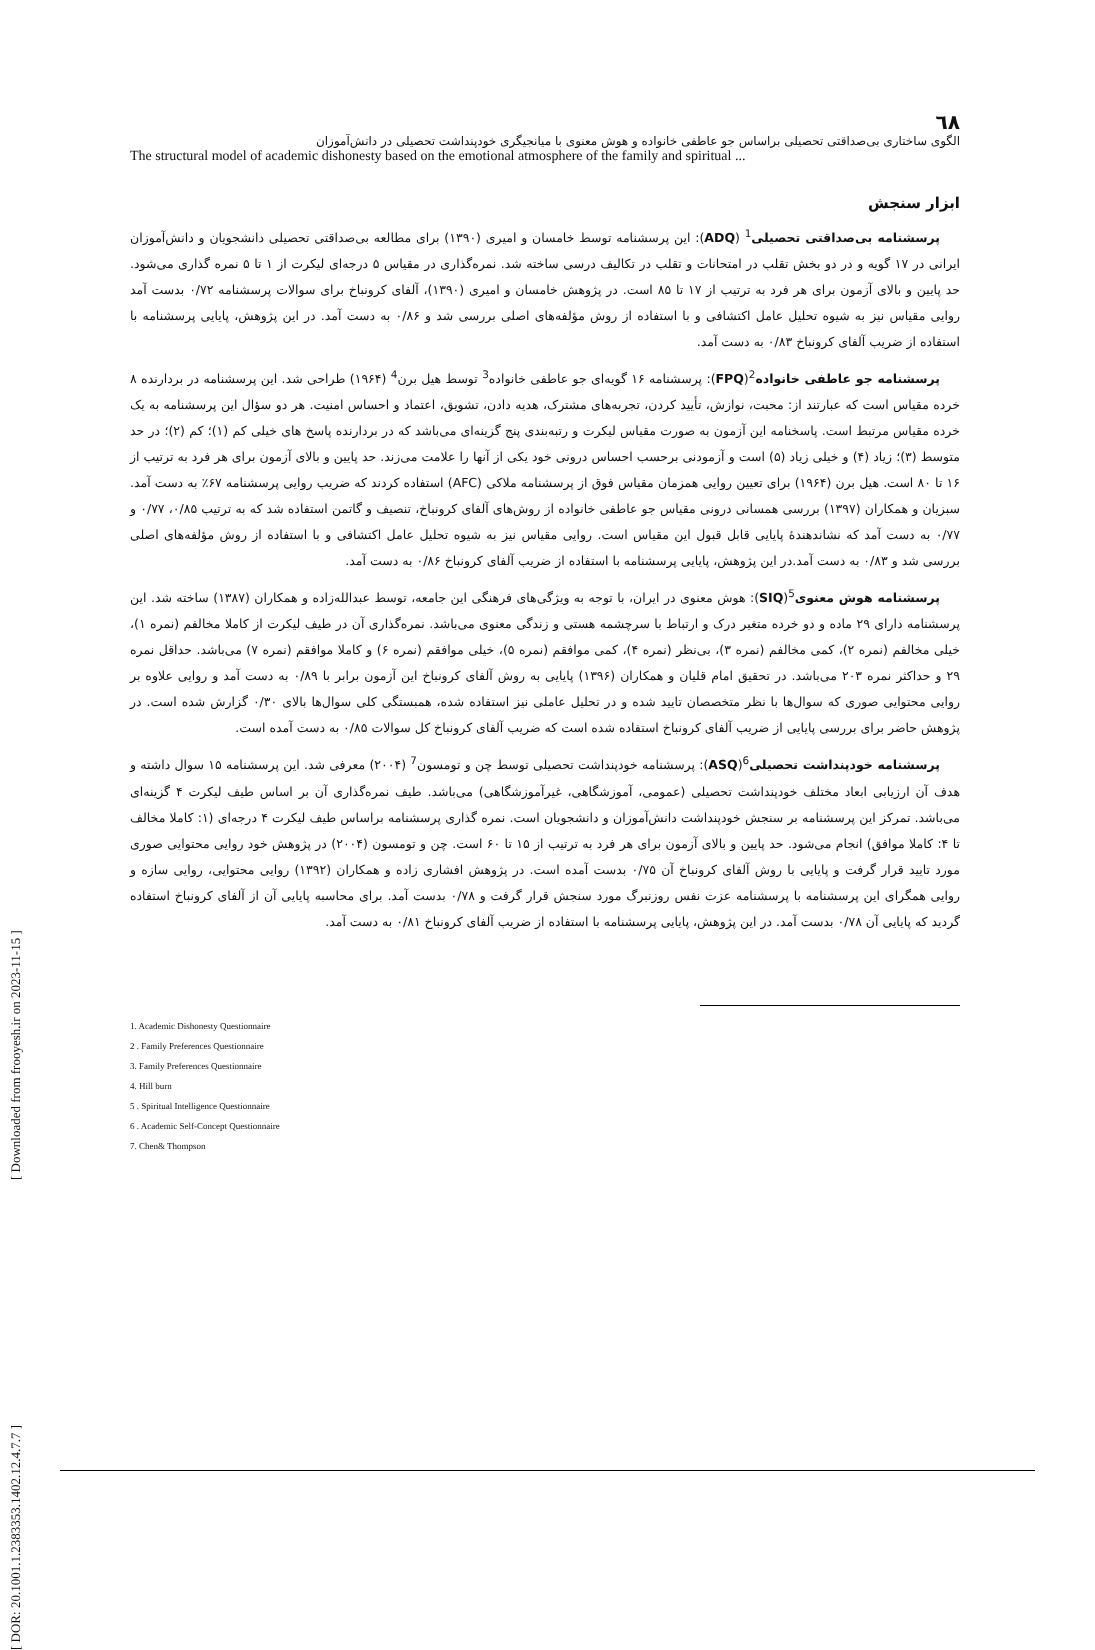[ Downloaded from frooyesh.ir on 2023-11-15 ]
٦٨
الگوی ساختاری بی‌صداقتی تحصیلی براساس جو عاطفی خانواده و هوش معنوی با میانجیگری خودپنداشت تحصیلی در دانش‌آموزان
The structural model of academic dishonesty based on the emotional atmosphere of the family and spiritual ...
ابزار سنجش
پرسشنامه بی‌صداقتی تحصیلی<sup>1</sup> (ADQ): این پرسشنامه توسط خامسان و امیری (۱۳۹۰) برای مطالعه بی‌صداقتی تحصیلی دانشجویان و دانش‌آموزان ایرانی در ۱۷ گویه و در دو بخش تقلب در امتحانات و تقلب در تکالیف درسی ساخته شد. نمره‌گذاری در مقیاس ۵ درجه‌ای لیکرت از ۱ تا ۵ نمره گذاری می‌شود. حد پایین و بالای آزمون برای هر فرد به ترتیب از ۱۷ تا ۸۵ است. در پژوهش خامسان و امیری (۱۳۹۰)، آلفای کرونباخ برای سوالات پرسشنامه ۰/۷۲ بدست آمد روایی مقیاس نیز به شیوه تحلیل عامل اکتشافی و با استفاده از روش مؤلفه‌های اصلی بررسی شد و ۰/۸۶ به دست آمد. در این پژوهش، پایایی پرسشنامه با استفاده از ضریب آلفای کرونباخ ۰/۸۳ به دست آمد.
پرسشنامه جو عاطفی خانواده<sup>2</sup>(FPQ): پرسشنامه ۱۶ گویه‌ای جو عاطفی خانواده<sup>3</sup> توسط هیل برن<sup>4</sup> (۱۹۶۴) طراحی شد. این پرسشنامه در بردارنده ۸ خرده مقیاس است که عبارتند از: محبت، نوازش، تأیید کردن، تجربه‌های مشترک، هدیه دادن، تشویق، اعتماد و احساس امنیت. هر دو سؤال این پرسشنامه به یک خرده مقیاس مرتبط است. پاسخنامه این آزمون به صورت مقیاس لیکرت و رتبه‌بندی پنج گزینه‌ای می‌باشد که در بردارنده پاسخ های خیلی کم (۱)؛ کم (۲)؛ در حد متوسط (۳)؛ زیاد (۴) و خیلی زیاد (۵) است و آزمودنی برحسب احساس درونی خود یکی از آنها را علامت می‌زند. حد پایین و بالای آزمون برای هر فرد به ترتیب از ۱۶ تا ۸۰ است. هیل برن (۱۹۶۴) برای تعیین روایی همزمان مقیاس فوق از پرسشنامه ملاکی (AFC) استفاده کردند که ضریب روایی پرسشنامه ۶۷٪ به دست آمد. سبزیان و همکاران (۱۳۹۷) بررسی همسانی درونی مقیاس جو عاطفی خانواده از روش‌های آلفای کرونباخ، تنصیف و گاتمن استفاده شد که به ترتیب ۰/۸۵، ۰/۷۷ و ۰/۷۷ به دست آمد که نشاندهندۀ پایایی قابل قبول این مقیاس است. روایی مقیاس نیز به شیوه تحلیل عامل اکتشافی و با استفاده از روش مؤلفه‌های اصلی بررسی شد و ۰/۸۳ به دست آمد.در این پژوهش، پایایی پرسشنامه با استفاده از ضریب آلفای کرونباخ ۰/۸۶ به دست آمد.
پرسشنامه هوش معنوی<sup>5</sup>(SIQ): هوش معنوی در ایران، با توجه به ویژگی‌های فرهنگی این جامعه، توسط عبدالله‌زاده و همکاران (۱۳۸۷) ساخته شد. این پرسشنامه دارای ۲۹ ماده و دو خرده متغیر درک و ارتباط با سرچشمه هستی و زندگی معنوی می‌باشد. نمره‌گذاری آن در طیف لیکرت از کاملا مخالفم (نمره ۱)، خیلی مخالفم (نمره ۲)، کمی مخالفم (نمره ۳)، بی‌نظر (نمره ۴)، کمی موافقم (نمره ۵)، خیلی موافقم (نمره ۶) و کاملا موافقم (نمره ۷) می‌باشد. حداقل نمره ۲۹ و حداکثر نمره ۲۰۳ می‌باشد. در تحقیق امام قلیان و همکاران (۱۳۹۶) پایایی به روش آلفای کرونباخ این آزمون برابر با ۰/۸۹ به دست آمد و روایی علاوه بر روایی محتوایی صوری که سوال‌ها با نظر متخصصان تایید شده و در تحلیل عاملی نیز استفاده شده، همبستگی کلی سوال‌ها بالای ۰/۳۰ گزارش شده است. در پژوهش حاضر برای بررسی پایایی از ضریب آلفای کرونباخ استفاده شده است که ضریب آلفای کرونباخ کل سوالات ۰/۸۵ به دست آمده است.
پرسشنامه خودپنداشت تحصیلی<sup>6</sup>(ASQ): پرسشنامه خودپنداشت تحصیلی توسط چن و تومسون<sup>7</sup> (۲۰۰۴) معرفی شد. این پرسشنامه ۱۵ سوال داشته و هدف آن ارزیابی ابعاد مختلف خودپنداشت تحصیلی (عمومی، آموزشگاهی، غیرآموزشگاهی) می‌باشد. طیف نمره‌گذاری آن بر اساس طیف لیکرت ۴ گزینه‌ای می‌باشد. تمرکز این پرسشنامه بر سنجش خودپنداشت دانش‌آموزان و دانشجویان است. نمره گذاری پرسشنامه براساس طیف لیکرت ۴ درجه‌ای (۱: کاملا مخالف تا ۴: کاملا موافق) انجام می‌شود. حد پایین و بالای آزمون برای هر فرد به ترتیب از ۱۵ تا ۶۰ است. چن و تومسون (۲۰۰۴) در پژوهش خود روایی محتوایی صوری مورد تایید قرار گرفت و پایایی با روش آلفای کرونباخ آن ۰/۷۵ بدست آمده است. در پژوهش افشاری زاده و همکاران (۱۳۹۲) روایی محتوایی، روایی سازه و روایی همگرای این پرسشنامه با پرسشنامه عزت نفس روزنبرگ مورد سنجش قرار گرفت و ۰/۷۸ بدست آمد. برای محاسبه پایایی آن از آلفای کرونباخ استفاده گردید که پایایی آن ۰/۷۸ بدست آمد. در این پژوهش، پایایی پرسشنامه با استفاده از ضریب آلفای کرونباخ ۰/۸۱ به دست آمد.
1. Academic Dishonesty Questionnaire
2 . Family Preferences Questionnaire
3. Family Preferences Questionnaire
4. Hill burn
5 . Spiritual Intelligence Questionnaire
6 . Academic Self-Concept Questionnaire
7. Chen& Thompson
[ DOR: 20.1001.1.2383353.1402.12.4.7.7 ]